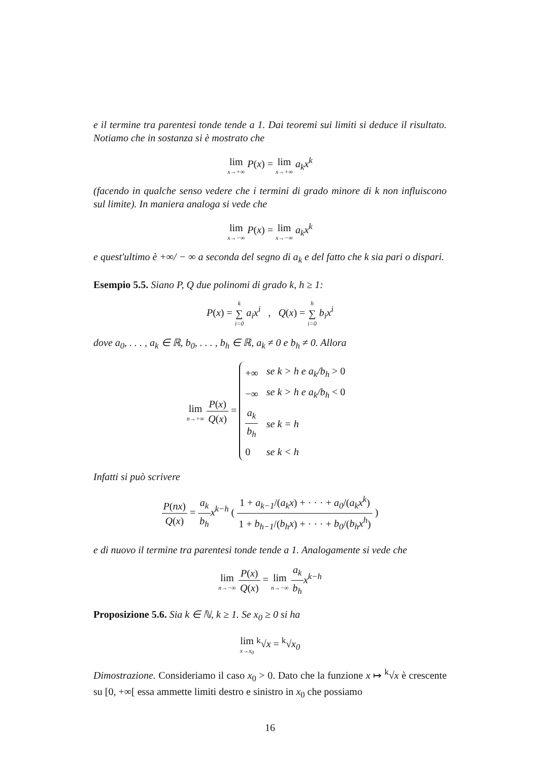e il termine tra parentesi tonde tende a 1. Dai teoremi sui limiti si deduce il risultato. Notiamo che in sostanza si è mostrato che
lim x→+∞ P(x) = lim x→+∞ a<sub>k</sub>x<sup>k</sup>
(facendo in qualche senso vedere che i termini di grado minore di k non influiscono sul limite). In maniera analoga si vede che
lim x→−∞ P(x) = lim x→−∞ a<sub>k</sub>x<sup>k</sup>
e quest'ultimo è +∞/ − ∞ a seconda del segno di a<sub>k</sub> e del fatto che k sia pari o dispari.
Esempio 5.5. Siano P, Q due polinomi di grado k, h ≥ 1:
P(x) = k ∑ i=0 a<sub>i</sub>x<sup>i</sup> , Q(x) = h ∑ i=0 b<sub>i</sub>x<sup>i</sup>
dove a<sub>0</sub>, . . . , a<sub>k</sub> ∈ ℝ, b<sub>0</sub>, . . . , b<sub>h</sub> ∈ ℝ, a<sub>k</sub> ≠ 0 e b<sub>h</sub> ≠ 0. Allora
lim n→+∞ P(x) Q(x) =
| +∞ | se k > h e a<sub>k</sub>/b<sub>h</sub> > 0 |
| −∞ | se k > h e a<sub>k</sub>/b<sub>h</sub> < 0 |
| a<sub>k</sub> b<sub>h</sub> | se k = h |
| 0 | se k < h |
Infatti si può scrivere
P(nx) Q(x) = a<sub>k</sub> b<sub>h</sub> x<sup>k−h</sup> ( 1 + a<sub>k−1</sub>/(a<sub>k</sub>x) + · · · + a<sub>0</sub>/(a<sub>k</sub>x<sup>k</sup>) 1 + b<sub>h−1</sub>/(b<sub>h</sub>x) + · · · + b<sub>0</sub>/(b<sub>h</sub>x<sup>h</sup>) )
e di nuovo il termine tra parentesi tonde tende a 1. Analogamente si vede che
lim n→−∞ P(x) Q(x) = lim n→−∞ a<sub>k</sub> b<sub>h</sub> x<sup>k−h</sup>
Proposizione 5.6. Sia k ∈ ℕ, k ≥ 1. Se x<sub>0</sub> ≥ 0 si ha
lim x→x<sub>0</sub> <sup>k</sup>√x = <sup>k</sup>√x<sub>0</sub>
Dimostrazione. Consideriamo il caso x<sub>0</sub> > 0. Dato che la funzione x ↦ <sup>k</sup>√x è crescente su [0, +∞[ essa ammette limiti destro e sinistro in x<sub>0</sub> che possiamo
16